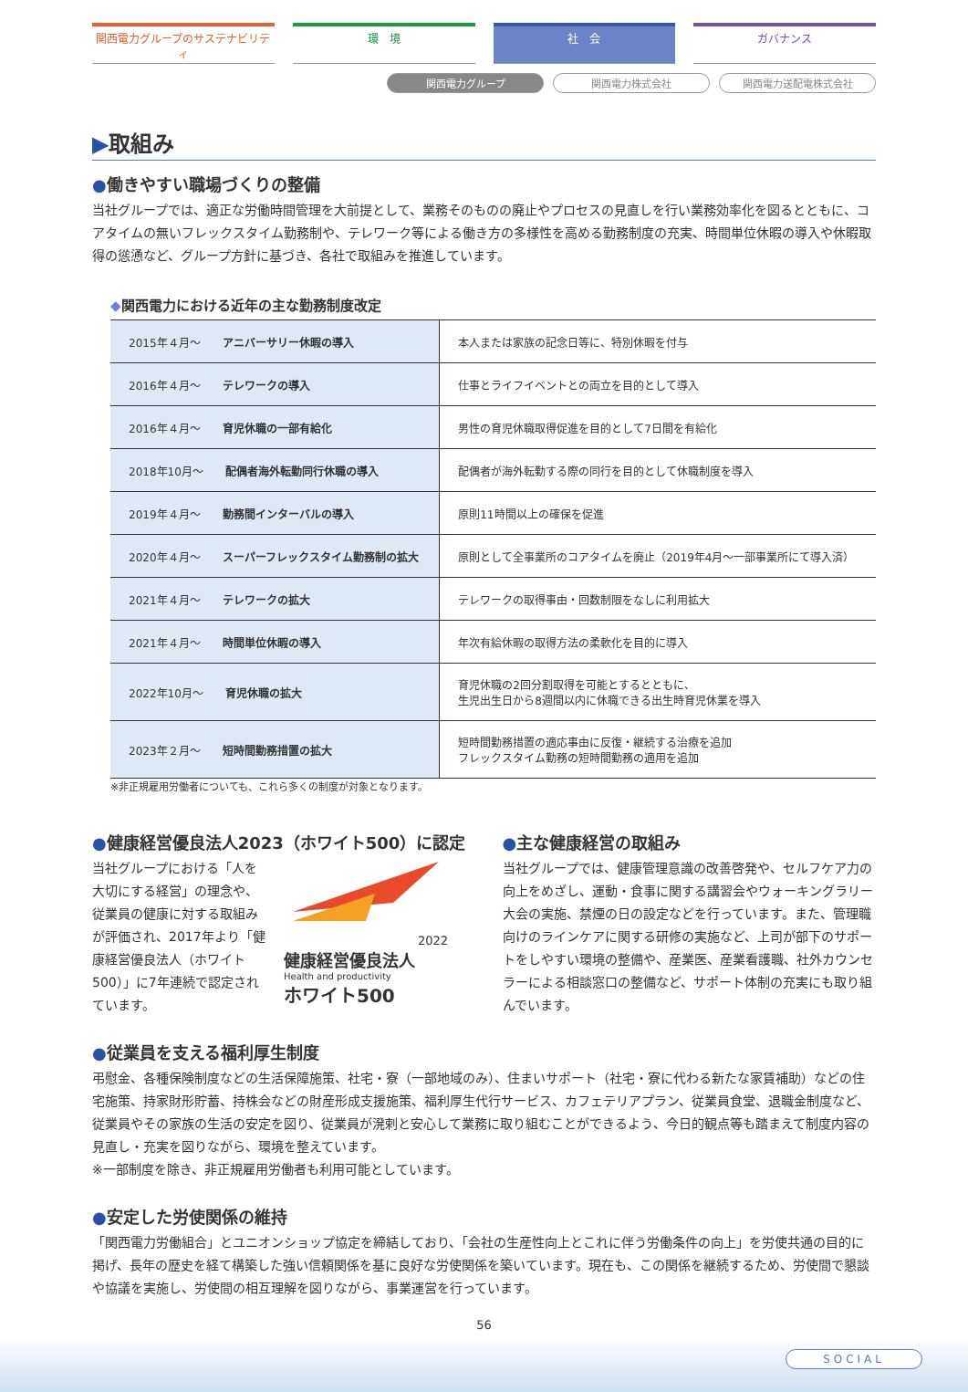関西電力グループのサステナビリティ 環　境 社　会 ガバナンス
関西電力グループ 関西電力株式会社 関西電力送配電株式会社
▶取組み
●働きやすい職場づくりの整備
当社グループでは、適正な労働時間管理を大前提として、業務そのものの廃止やプロセスの見直しを行い業務効率化を図るとともに、コアタイムの無いフレックスタイム勤務制や、テレワーク等による働き方の多様性を高める勤務制度の充実、時間単位休暇の導入や休暇取得の慫慂など、グループ方針に基づき、各社で取組みを推進しています。
◆関西電力における近年の主な勤務制度改定
| 2015年４月～ アニバーサリー休暇の導入 | 本人または家族の記念日等に、特別休暇を付与 |
| 2016年４月～ テレワークの導入 | 仕事とライフイベントとの両立を目的として導入 |
| 2016年４月～ 育児休職の一部有給化 | 男性の育児休職取得促進を目的として7日間を有給化 |
| 2018年10月～ 配偶者海外転勤同行休職の導入 | 配偶者が海外転勤する際の同行を目的として休職制度を導入 |
| 2019年４月～ 勤務間インターバルの導入 | 原則11時間以上の確保を促進 |
| 2020年４月～ スーパーフレックスタイム勤務制の拡大 | 原則として全事業所のコアタイムを廃止（2019年4月～一部事業所にて導入済） |
| 2021年４月～ テレワークの拡大 | テレワークの取得事由・回数制限をなしに利用拡大 |
| 2021年４月～ 時間単位休暇の導入 | 年次有給休暇の取得方法の柔軟化を目的に導入 |
| 2022年10月～ 育児休職の拡大 | 育児休職の2回分割取得を可能とするとともに、 生児出生日から8週間以内に休職できる出生時育児休業を導入 |
| 2023年２月～ 短時間勤務措置の拡大 | 短時間勤務措置の適応事由に反復・継続する治療を追加 フレックスタイム勤務の短時間勤務の適用を追加 |
※非正規雇用労働者についても、これら多くの制度が対象となります。
●健康経営優良法人2023（ホワイト500）に認定
当社グループにおける「人を大切にする経営」の理念や、従業員の健康に対する取組みが評価され、2017年より「健康経営優良法人（ホワイト500）」に7年連続で認定されています。
2022
健康経営優良法人
Health and productivity
ホワイト500
●主な健康経営の取組み
当社グループでは、健康管理意識の改善啓発や、セルフケア力の向上をめざし、運動・食事に関する講習会やウォーキングラリー大会の実施、禁煙の日の設定などを行っています。また、管理職向けのラインケアに関する研修の実施など、上司が部下のサポートをしやすい環境の整備や、産業医、産業看護職、社外カウンセラーによる相談窓口の整備など、サポート体制の充実にも取り組んでいます。
●従業員を支える福利厚生制度
弔慰金、各種保険制度などの生活保障施策、社宅・寮（一部地域のみ）、住まいサポート（社宅・寮に代わる新たな家賃補助）などの住宅施策、持家財形貯蓄、持株会などの財産形成支援施策、福利厚生代行サービス、カフェテリアプラン、従業員食堂、退職金制度など、従業員やその家族の生活の安定を図り、従業員が溌剌と安心して業務に取り組むことができるよう、今日的観点等も踏まえて制度内容の見直し・充実を図りながら、環境を整えています。
※一部制度を除き、非正規雇用労働者も利用可能としています。
●安定した労使関係の維持
「関西電力労働組合」とユニオンショップ協定を締結しており、「会社の生産性向上とこれに伴う労働条件の向上」を労使共通の目的に掲げ、長年の歴史を経て構築した強い信頼関係を基に良好な労使関係を築いています。現在も、この関係を継続するため、労使間で懇談や協議を実施し、労使間の相互理解を図りながら、事業運営を行っています。
56
SOCIAL